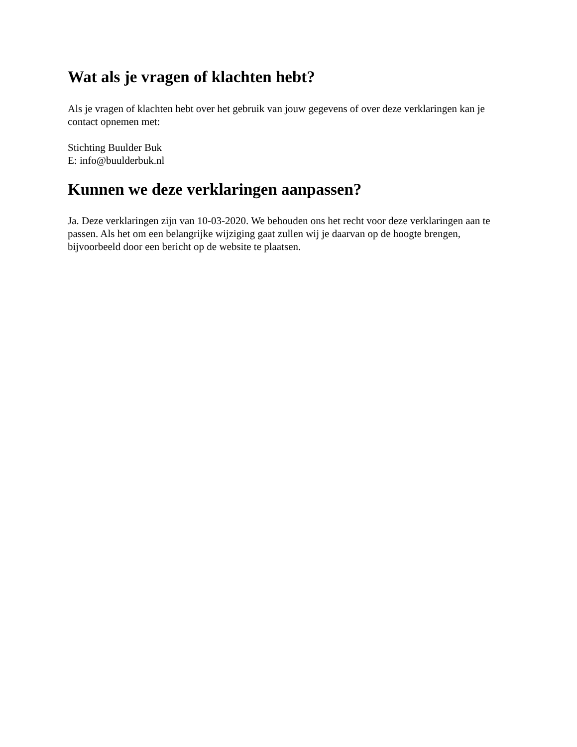Wat als je vragen of klachten hebt?
Als je vragen of klachten hebt over het gebruik van jouw gegevens of over deze verklaringen kan je contact opnemen met:
Stichting Buulder Buk
E: info@buulderbuk.nl
Kunnen we deze verklaringen aanpassen?
Ja. Deze verklaringen zijn van 10-03-2020. We behouden ons het recht voor deze verklaringen aan te passen. Als het om een belangrijke wijziging gaat zullen wij je daarvan op de hoogte brengen, bijvoorbeeld door een bericht op de website te plaatsen.